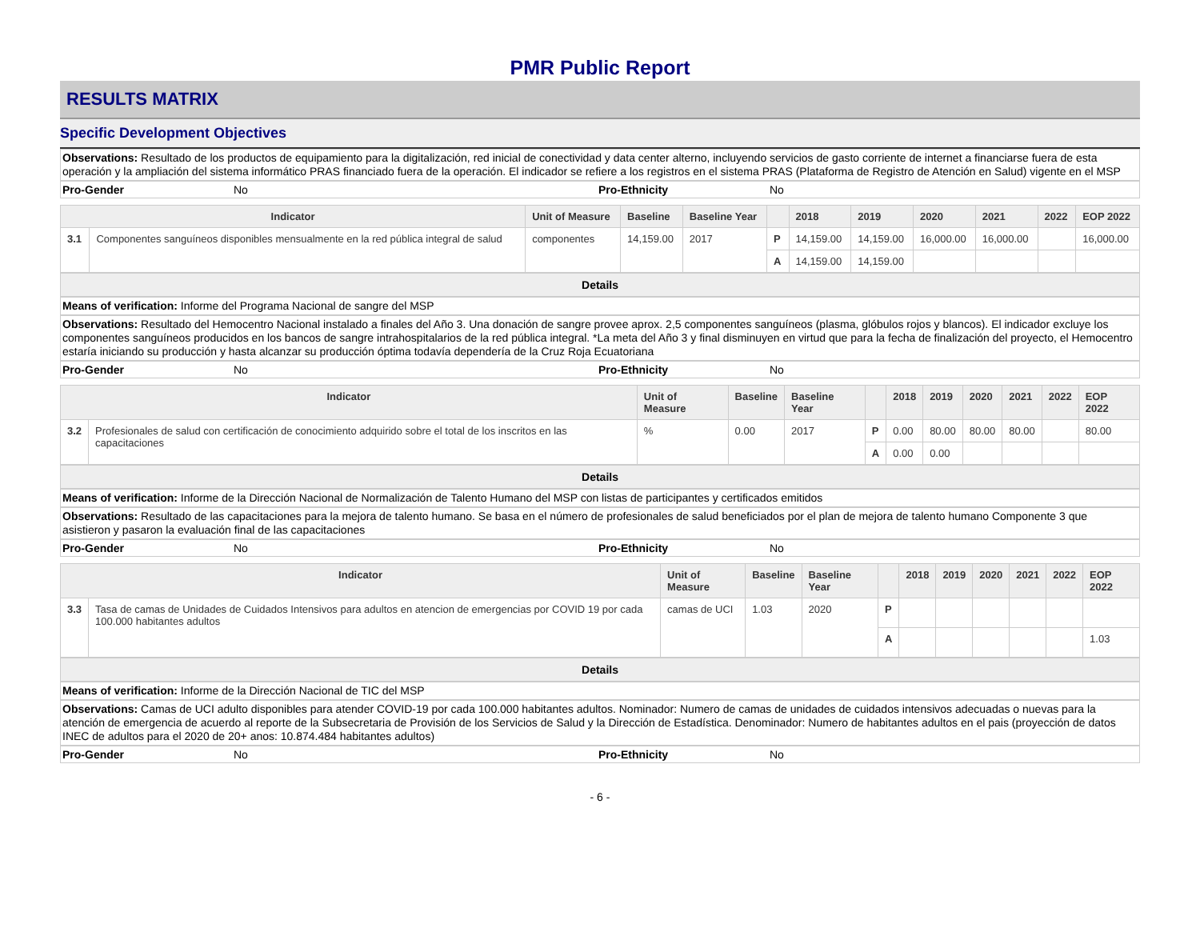PMR Public Report
RESULTS MATRIX
Specific Development Objectives
Observations: Resultado de los productos de equipamiento para la digitalización, red inicial de conectividad y data center alterno, incluyendo servicios de gasto corriente de internet a financiarse fuera de esta operación y la ampliación del sistema informático PRAS financiado fuera de la operación. El indicador se refiere a los registros en el sistema PRAS (Plataforma de Registro de Atención en Salud) vigente en el MSP
Pro-Gender No Pro-Ethnicity No
| Indicator | | Unit of Measure | Baseline | Baseline Year | | 2018 | 2019 | 2020 | 2021 | 2022 | EOP 2022 |
| --- | --- | --- | --- | --- | --- | --- | --- | --- | --- | --- | --- |
| 3.1 | Componentes sanguíneos disponibles mensualmente en la red pública integral de salud | componentes | 14,159.00 | 2017 | P | 14,159.00 | 14,159.00 | 16,000.00 | 16,000.00 | | 16,000.00 |
| | | | | | A | 14,159.00 | 14,159.00 | | | | |
Details
Means of verification: Informe del Programa Nacional de sangre del MSP
Observations: Resultado del Hemocentro Nacional instalado a finales del Año 3. Una donación de sangre provee aprox. 2,5 componentes sanguíneos (plasma, glóbulos rojos y blancos). El indicador excluye los componentes sanguíneos producidos en los bancos de sangre intrahospitalarios de la red pública integral. *La meta del Año 3 y final disminuyen en virtud que para la fecha de finalización del proyecto, el Hemocentro estaría iniciando su producción y hasta alcanzar su producción óptima todavía dependería de la Cruz Roja Ecuatoriana
Pro-Gender No Pro-Ethnicity No
| Indicator | | Unit of Measure | Baseline | Baseline Year | | 2018 | 2019 | 2020 | 2021 | 2022 | EOP 2022 |
| --- | --- | --- | --- | --- | --- | --- | --- | --- | --- | --- | --- |
| 3.2 | Profesionales de salud con certificación de conocimiento adquirido sobre el total de los inscritos en las capacitaciones | % | 0.00 | 2017 | P | 0.00 | 80.00 | 80.00 | 80.00 | | 80.00 |
| | | | | | A | 0.00 | 0.00 | | | | |
Details
Means of verification: Informe de la Dirección Nacional de Normalización de Talento Humano del MSP con listas de participantes y certificados emitidos
Observations: Resultado de las capacitaciones para la mejora de talento humano. Se basa en el número de profesionales de salud beneficiados por el plan de mejora de talento humano Componente 3 que asistieron y pasaron la evaluación final de las capacitaciones
Pro-Gender No Pro-Ethnicity No
| Indicator | | Unit of Measure | Baseline | Baseline Year | | 2018 | 2019 | 2020 | 2021 | 2022 | EOP 2022 |
| --- | --- | --- | --- | --- | --- | --- | --- | --- | --- | --- | --- |
| 3.3 | Tasa de camas de Unidades de Cuidados Intensivos para adultos en atencion de emergencias por COVID 19 por cada 100.000 habitantes adultos | camas de UCI | 1.03 | 2020 | P | | | | | | |
| | | | | | A | | | | | | 1.03 |
Details
Means of verification: Informe de la Dirección Nacional de TIC del MSP
Observations: Camas de UCI adulto disponibles para atender COVID-19 por cada 100.000 habitantes adultos. Nominador: Numero de camas de unidades de cuidados intensivos adecuadas o nuevas para la atención de emergencia de acuerdo al reporte de la Subsecretaria de Provisión de los Servicios de Salud y la Dirección de Estadística. Denominador: Numero de habitantes adultos en el pais (proyección de datos INEC de adultos para el 2020 de 20+ anos: 10.874.484 habitantes adultos)
Pro-Gender No Pro-Ethnicity No
- 6 -